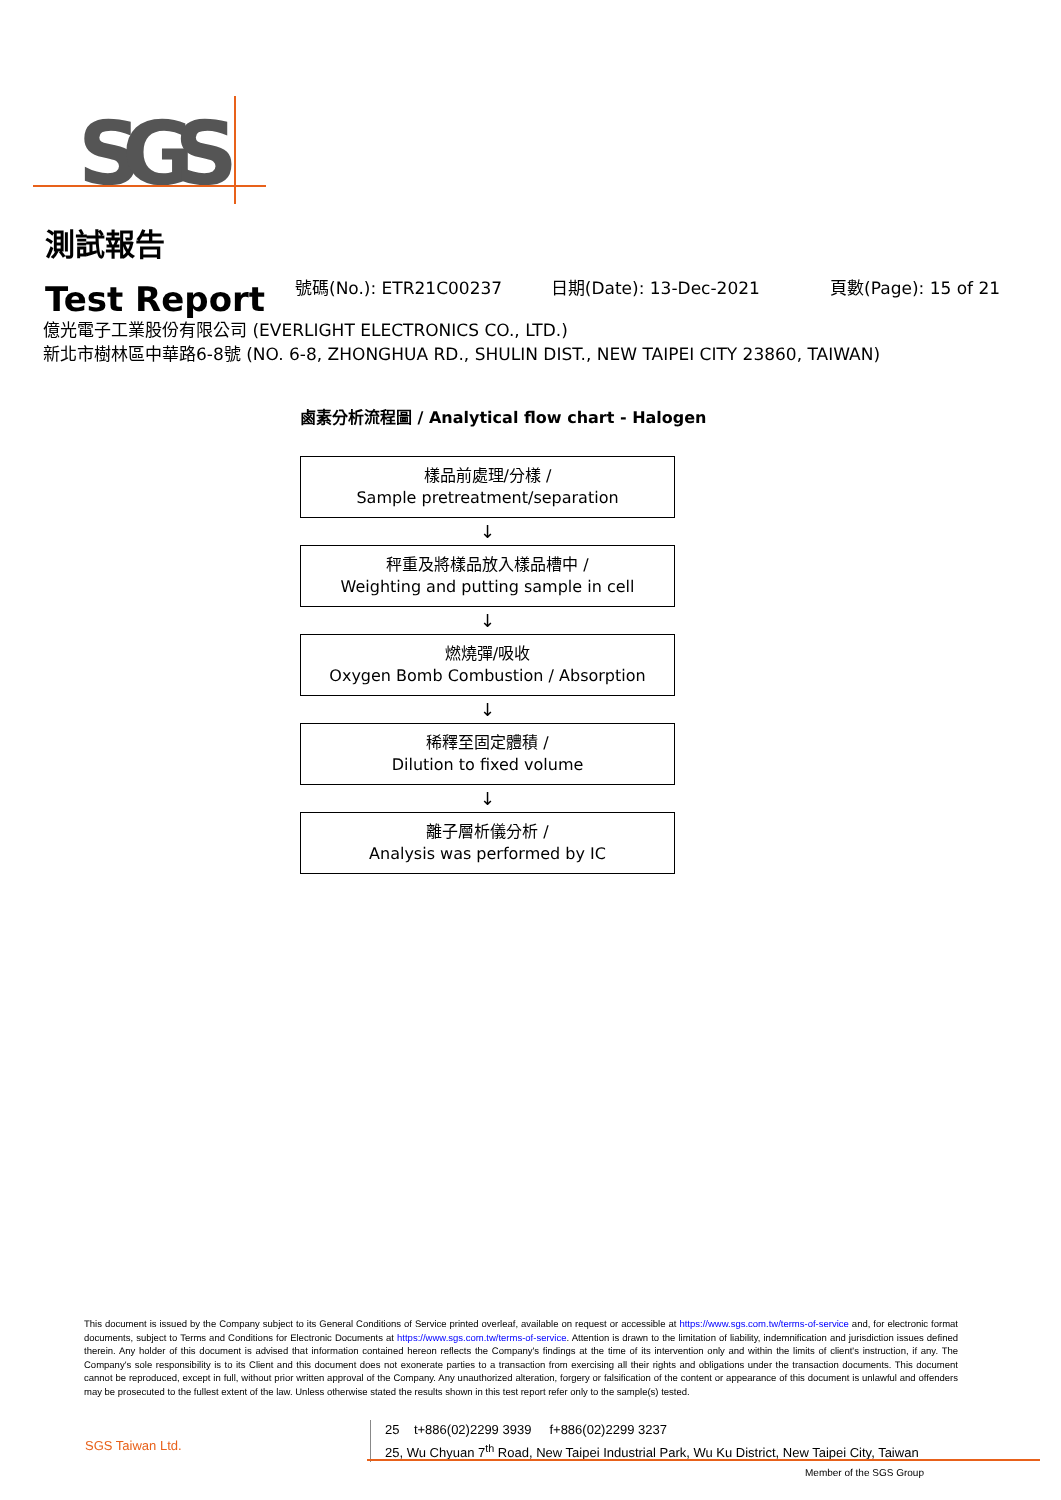SGS
測試報告
Test Report
號碼(No.): ETR21C00237 日期(Date): 13-Dec-2021 頁數(Page): 15 of 21
億光電子工業股份有限公司 (EVERLIGHT ELECTRONICS CO., LTD.)
新北市樹林區中華路6-8號 (NO. 6-8, ZHONGHUA RD., SHULIN DIST., NEW TAIPEI CITY 23860, TAIWAN)
鹵素分析流程圖 / Analytical flow chart - Halogen
樣品前處理/分樣 /
Sample pretreatment/separation
↓
秤重及將樣品放入樣品槽中 /
Weighting and putting sample in cell
↓
燃燒彈/吸收
Oxygen Bomb Combustion / Absorption
↓
稀釋至固定體積 /
Dilution to fixed volume
↓
離子層析儀分析 /
Analysis was performed by IC
This document is issued by the Company subject to its General Conditions of Service printed overleaf, available on request or accessible at https://www.sgs.com.tw/terms-of-service and, for electronic format documents, subject to Terms and Conditions for Electronic Documents at https://www.sgs.com.tw/terms-of-service. Attention is drawn to the limitation of liability, indemnification and jurisdiction issues defined therein. Any holder of this document is advised that information contained hereon reflects the Company's findings at the time of its intervention only and within the limits of client's instruction, if any. The Company's sole responsibility is to its Client and this document does not exonerate parties to a transaction from exercising all their rights and obligations under the transaction documents. This document cannot be reproduced, except in full, without prior written approval of the Company. Any unauthorized alteration, forgery or falsification of the content or appearance of this document is unlawful and offenders may be prosecuted to the fullest extent of the law. Unless otherwise stated the results shown in this test report refer only to the sample(s) tested.
SGS Taiwan Ltd.
25 t+886(02)2299 3939 f+886(02)2299 3237
25, Wu Chyuan 7<sup>th</sup> Road, New Taipei Industrial Park, Wu Ku District, New Taipei City, Taiwan
Member of the SGS Group